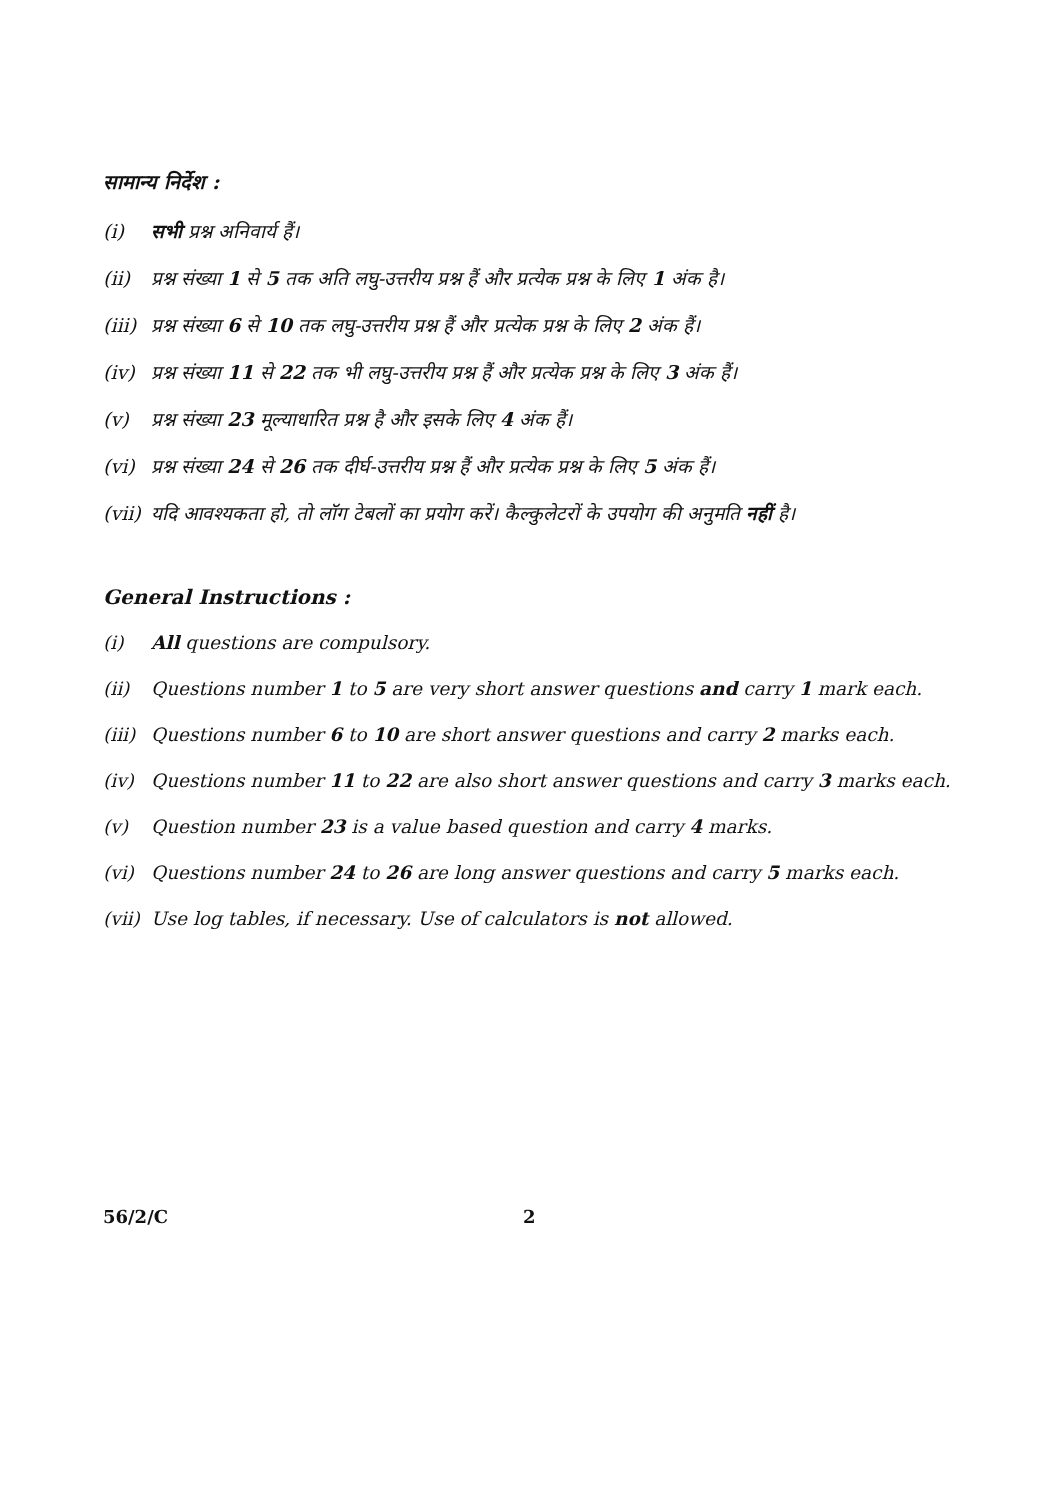सामान्य निर्देश :
(i) सभी प्रश्न अनिवार्य हैं।
(ii) प्रश्न संख्या 1 से 5 तक अति लघु-उत्तरीय प्रश्न हैं और प्रत्येक प्रश्न के लिए 1 अंक है।
(iii) प्रश्न संख्या 6 से 10 तक लघु-उत्तरीय प्रश्न हैं और प्रत्येक प्रश्न के लिए 2 अंक हैं।
(iv) प्रश्न संख्या 11 से 22 तक भी लघु-उत्तरीय प्रश्न हैं और प्रत्येक प्रश्न के लिए 3 अंक हैं।
(v) प्रश्न संख्या 23 मूल्याधारित प्रश्न है और इसके लिए 4 अंक हैं।
(vi) प्रश्न संख्या 24 से 26 तक दीर्घ-उत्तरीय प्रश्न हैं और प्रत्येक प्रश्न के लिए 5 अंक हैं।
(vii) यदि आवश्यकता हो, तो लॉग टेबलों का प्रयोग करें। कैल्कुलेटरों के उपयोग की अनुमति नहीं है।
General Instructions :
(i) All questions are compulsory.
(ii) Questions number 1 to 5 are very short answer questions and carry 1 mark each.
(iii) Questions number 6 to 10 are short answer questions and carry 2 marks each.
(iv) Questions number 11 to 22 are also short answer questions and carry 3 marks each.
(v) Question number 23 is a value based question and carry 4 marks.
(vi) Questions number 24 to 26 are long answer questions and carry 5 marks each.
(vii) Use log tables, if necessary. Use of calculators is not allowed.
56/2/C 2